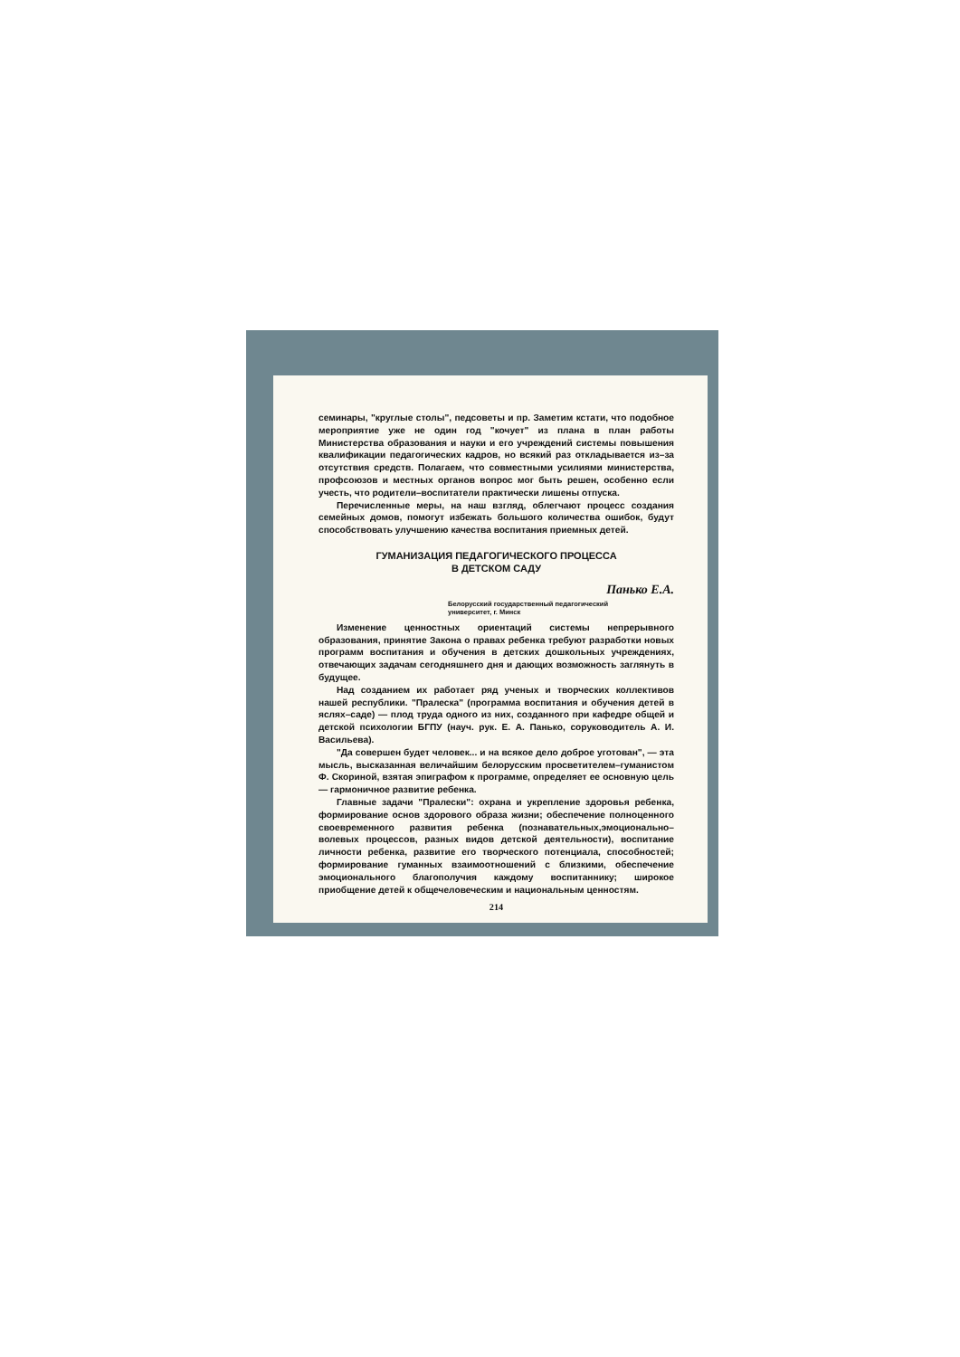семинары, "круглые столы", педсоветы и пр. Заметим кстати, что подобное мероприятие уже не один год "кочует" из плана в план работы Министерства образования и науки и его учреждений системы повышения квалификации педагогических кадров, но всякий раз откладывается из–за отсутствия средств. Полагаем, что совместными усилиями министерства, профсоюзов и местных органов вопрос мог быть решен, особенно если учесть, что родители–воспитатели практически лишены отпуска.
Перечисленные меры, на наш взгляд, облегчают процесс создания семейных домов, помогут избежать большого количества ошибок, будут способствовать улучшению качества воспитания приемных детей.
ГУМАНИЗАЦИЯ ПЕДАГОГИЧЕСКОГО ПРОЦЕССА
В ДЕТСКОМ САДУ
Панько Е.А.
Белорусский государственный педагогический
университет, г. Минск
Изменение ценностных ориентаций системы непрерывного образования, принятие Закона о правах ребенка требуют разработки новых программ воспитания и обучения в детских дошкольных учреждениях, отвечающих задачам сегодняшнего дня и дающих возможность заглянуть в будущее.
Над созданием их работает ряд ученых и творческих коллективов нашей республики. "Пралеска" (программа воспитания и обучения детей в яслях–саде) — плод труда одного из них, созданного при кафедре общей и детской психологии БГПУ (науч. рук. Е. А. Панько, соруководитель А. И. Васильева).
"Да совершен будет человек... и на всякое дело доброе уготован", — эта мысль, высказанная величайшим белорусским просветителем–гуманистом Ф. Скориной, взятая эпиграфом к программе, определяет ее основную цель — гармоничное развитие ребенка.
Главные задачи "Пралески": охрана и укрепление здоровья ребенка, формирование основ здорового образа жизни; обеспечение полноценного своевременного развития ребенка (познавательных,эмоционально–волевых процессов, разных видов детской деятельности), воспитание личности ребенка, развитие его творческого потенциала, способностей; формирование гуманных взаимоотношений с близкими, обеспечение эмоционального благополучия каждому воспитаннику; широкое приобщение детей к общечеловеческим и национальным ценностям.
214